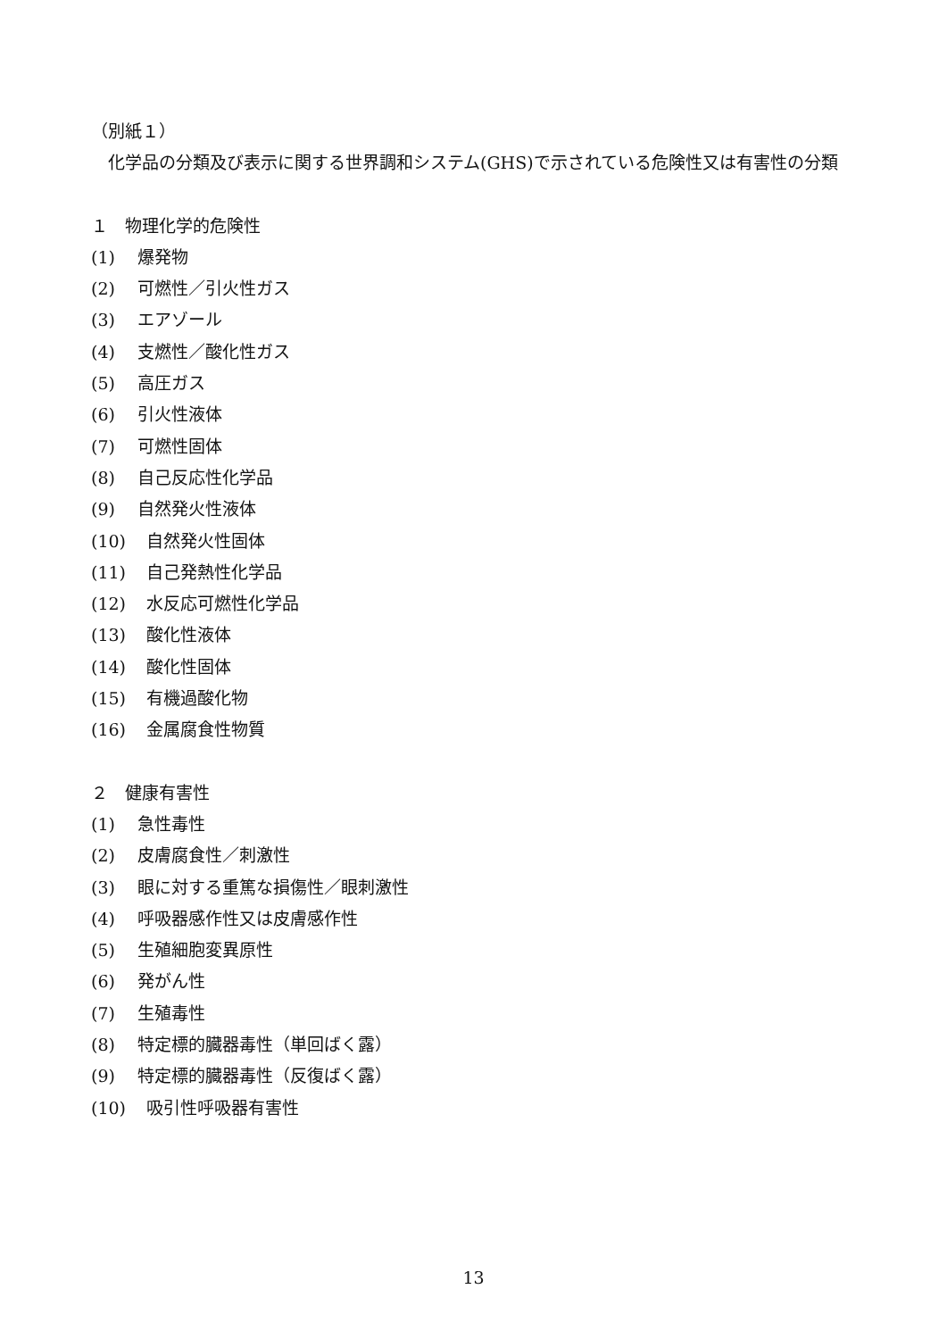（別紙１）
　化学品の分類及び表示に関する世界調和システム(GHS)で示されている危険性又は有害性の分類
１　物理化学的危険性
(1) 爆発物
(2) 可燃性／引火性ガス
(3) エアゾール
(4) 支燃性／酸化性ガス
(5) 高圧ガス
(6) 引火性液体
(7) 可燃性固体
(8) 自己反応性化学品
(9) 自然発火性液体
(10) 自然発火性固体
(11) 自己発熱性化学品
(12) 水反応可燃性化学品
(13) 酸化性液体
(14) 酸化性固体
(15) 有機過酸化物
(16) 金属腐食性物質
２　健康有害性
(1) 急性毒性
(2) 皮膚腐食性／刺激性
(3) 眼に対する重篤な損傷性／眼刺激性
(4) 呼吸器感作性又は皮膚感作性
(5) 生殖細胞変異原性
(6) 発がん性
(7) 生殖毒性
(8) 特定標的臓器毒性（単回ばく露）
(9) 特定標的臓器毒性（反復ばく露）
(10) 吸引性呼吸器有害性
13